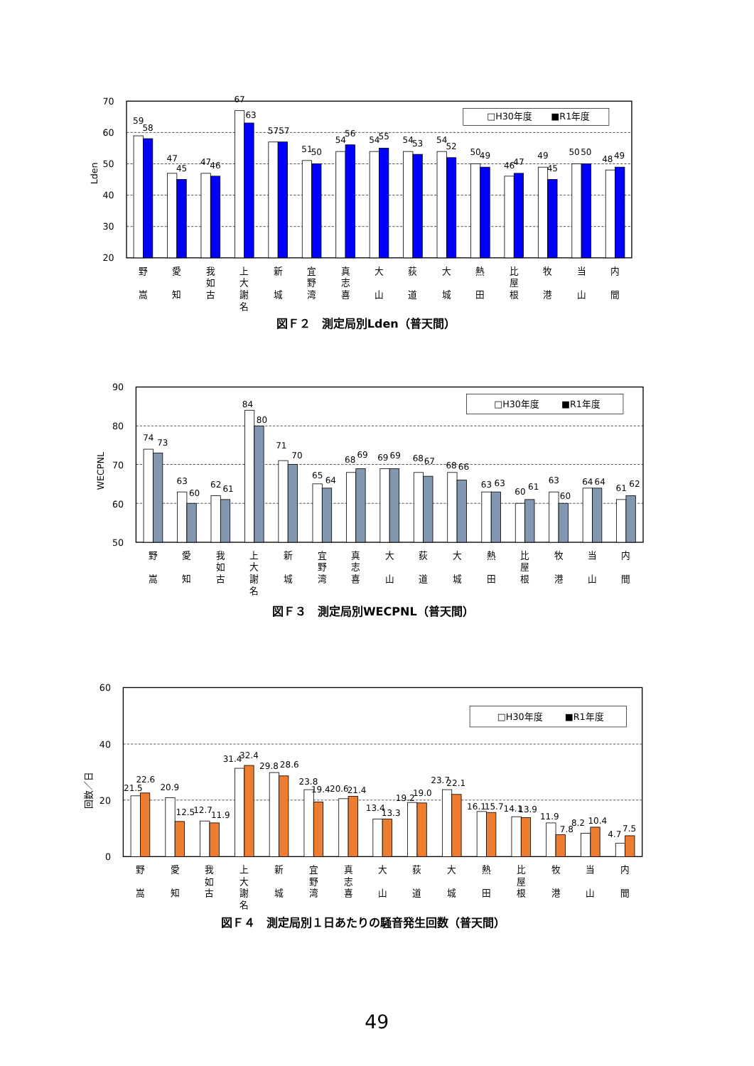70
60
50
40
30
20
Lden
□H30年度
■R1年度
59
58
47
45
47
46
67
63
57
57
51
50
54
56
54
55
54
53
54
52
50
49
46
47
49
45
50
50
48
49
野
嵩
愛
知
我
如
古
上
大
謝
名
新
城
宜
野
湾
真
志
喜
大
山
荻
道
大
城
熱
田
比
屋
根
牧
港
当
山
内
間
図Ｆ２　測定局別Lden（普天間）
90
80
70
60
50
WECPNL
□H30年度
■R1年度
74
73
63
60
62
61
84
80
71
70
65
64
68
69
69
69
68
67
68
66
63
63
60
61
63
60
64
64
61
62
野
嵩
愛
知
我
如
古
上
大
謝
名
新
城
宜
野
湾
真
志
喜
大
山
荻
道
大
城
熱
田
比
屋
根
牧
港
当
山
内
間
図Ｆ３　測定局別WECPNL（普天間）
60
40
20
0
回数／日
□H30年度
■R1年度
21.5
22.6
20.9
12.5
12.7
11.9
31.4
32.4
29.8
28.6
23.8
19.4
20.6
21.4
13.4
13.3
19.2
19.0
23.7
22.1
16.1
15.7
14.1
13.9
11.9
7.8
8.2
10.4
4.7
7.5
野
嵩
愛
知
我
如
古
上
大
謝
名
新
城
宜
野
湾
真
志
喜
大
山
荻
道
大
城
熱
田
比
屋
根
牧
港
当
山
内
間
図Ｆ４　測定局別１日あたりの騒音発生回数（普天間）
49